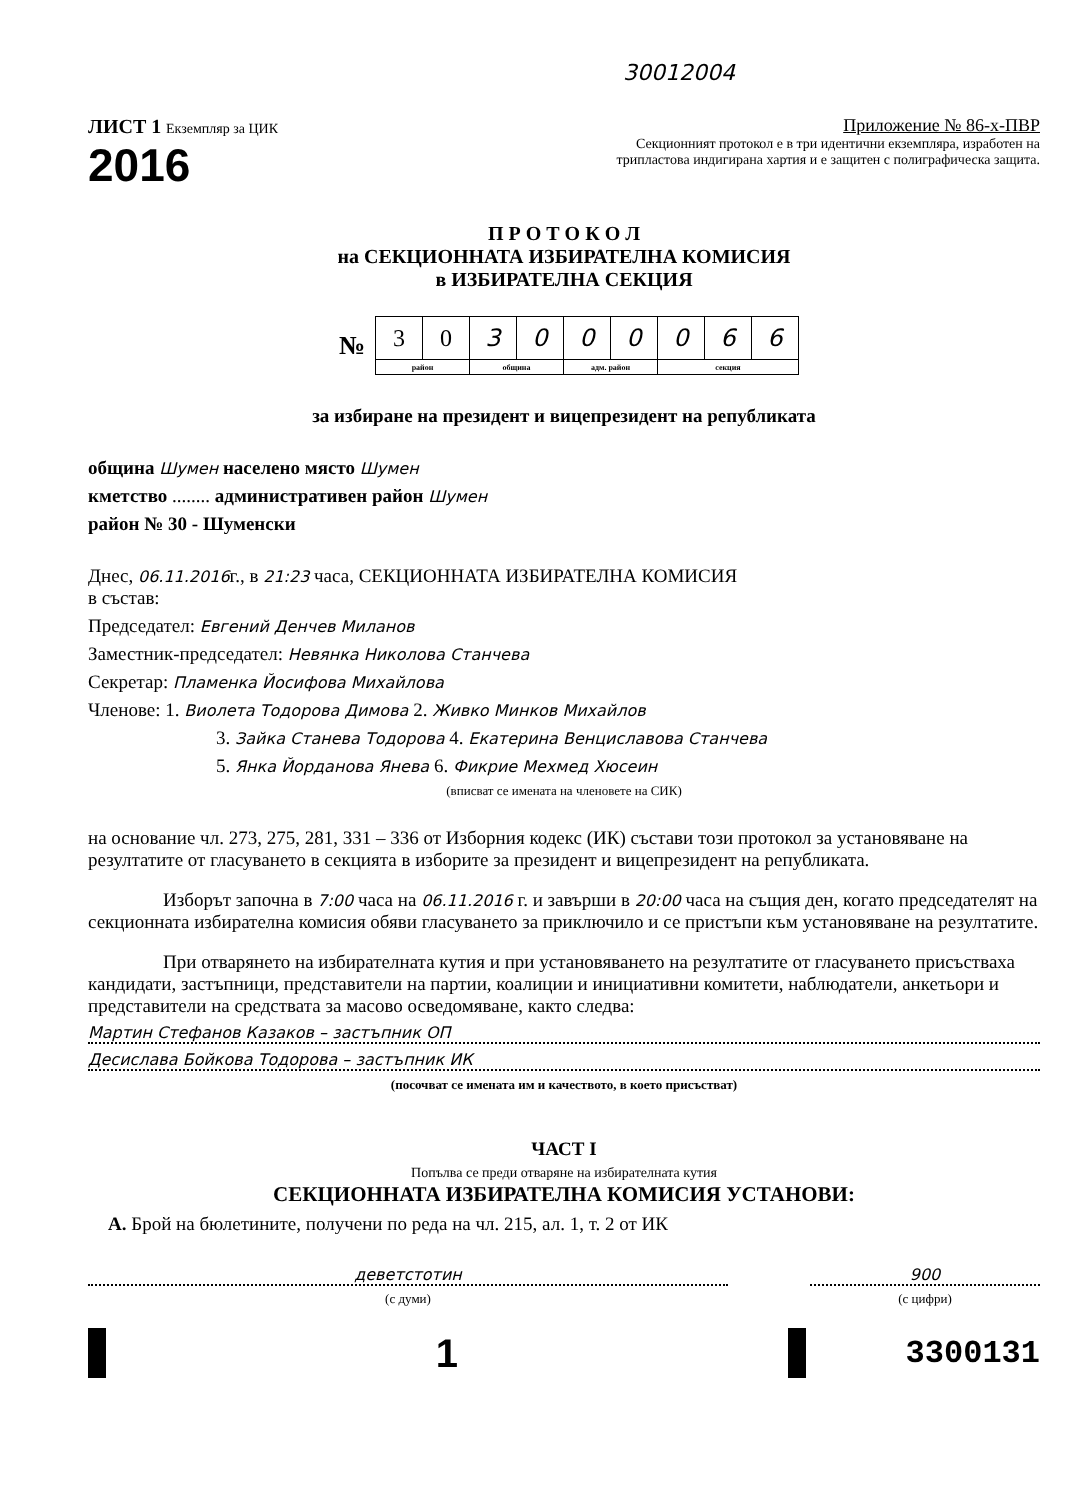30012004
ЛИСТ 1 Екземпляр за ЦИК
2016
Приложение № 86-х-ПВР
Секционният протокол е в три идентични екземпляра, изработен на трипластова индигирана хартия и е защитен с полиграфическа защита.
П Р О Т О К О Л
на СЕКЦИОННАТА ИЗБИРАТЕЛНА КОМИСИЯ
в ИЗБИРАТЕЛНА СЕКЦИЯ
| № | 3 | 0 | 3 | 0 | 0 | 0 | 0 | 6 | 6 |
| | район | | община | | адм. район | | секция | | |
за избиране на президент и вицепрезидент на републиката
община Шумен населено място Шумен
кметство ........ административен район Шумен
район № 30 - Шуменски
Днес, 06.11.2016г., в 21:23 часа, СЕКЦИОННАТА ИЗБИРАТЕЛНА КОМИСИЯ
в състав:
Председател: Евгений Денчев Миланов
Заместник-председател: Невянка Николова Станчева
Секретар: Пламенка Йосифова Михайлова
Членове: 1. Виолета Тодорова Димова 2. Живко Минков Михайлов
3. Зайка Станева Тодорова 4. Екатерина Венциславова Станчева
5. Янка Йорданова Янева 6. Фикрие Мехмед Хюсеин
(вписват се имената на членовете на СИК)
на основание чл. 273, 275, 281, 331 – 336 от Изборния кодекс (ИК) състави този протокол за установяване на резултатите от гласуването в секцията в изборите за президент и вицепрезидент на републиката.
Изборът започна в 7:00 часа на 06.11.2016 г. и завърши в 20:00 часа на същия ден, когато председателят на секционната избирателна комисия обяви гласуването за приключило и се пристъпи към установяване на резултатите.
При отварянето на избирателната кутия и при установяването на резултатите от гласуването присъстваха кандидати, застъпници, представители на партии, коалиции и инициативни комитети, наблюдатели, анкетьори и представители на средствата за масово осведомяване, както следва:
Мартин Стефанов Казаков – застъпник ОП
Десислава Бойкова Тодорова – застъпник ИК
(посочват се имената им и качеството, в което присъстват)
ЧАСТ І
Попълва се преди отваряне на избирателната кутия
СЕКЦИОННАТА ИЗБИРАТЕЛНА КОМИСИЯ УСТАНОВИ:
А. Брой на бюлетините, получени по реда на чл. 215, ал. 1, т. 2 от ИК
деветстотин
(с думи)
900
(с цифри)
1
3300131